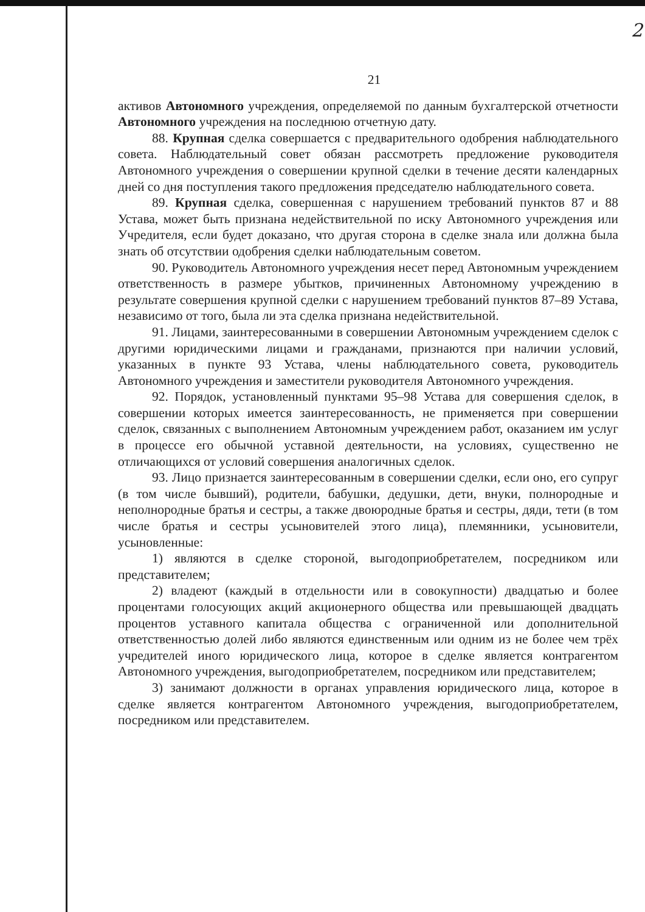2
21
активов Автономного учреждения, определяемой по данным бухгалтерской отчетности Автономного учреждения на последнюю отчетную дату.
88. Крупная сделка совершается с предварительного одобрения наблюдательного совета. Наблюдательный совет обязан рассмотреть предложение руководителя Автономного учреждения о совершении крупной сделки в течение десяти календарных дней со дня поступления такого предложения председателю наблюдательного совета.
89. Крупная сделка, совершенная с нарушением требований пунктов 87 и 88 Устава, может быть признана недействительной по иску Автономного учреждения или Учредителя, если будет доказано, что другая сторона в сделке знала или должна была знать об отсутствии одобрения сделки наблюдательным советом.
90. Руководитель Автономного учреждения несет перед Автономным учреждением ответственность в размере убытков, причиненных Автономному учреждению в результате совершения крупной сделки с нарушением требований пунктов 87–89 Устава, независимо от того, была ли эта сделка признана недействительной.
91. Лицами, заинтересованными в совершении Автономным учреждением сделок с другими юридическими лицами и гражданами, признаются при наличии условий, указанных в пункте 93 Устава, члены наблюдательного совета, руководитель Автономного учреждения и заместители руководителя Автономного учреждения.
92. Порядок, установленный пунктами 95–98 Устава для совершения сделок, в совершении которых имеется заинтересованность, не применяется при совершении сделок, связанных с выполнением Автономным учреждением работ, оказанием им услуг в процессе его обычной уставной деятельности, на условиях, существенно не отличающихся от условий совершения аналогичных сделок.
93. Лицо признается заинтересованным в совершении сделки, если оно, его супруг (в том числе бывший), родители, бабушки, дедушки, дети, внуки, полнородные и неполнородные братья и сестры, а также двоюродные братья и сестры, дяди, тети (в том числе братья и сестры усыновителей этого лица), племянники, усыновители, усыновленные:
1) являются в сделке стороной, выгодоприобретателем, посредником или представителем;
2) владеют (каждый в отдельности или в совокупности) двадцатью и более процентами голосующих акций акционерного общества или превышающей двадцать процентов уставного капитала общества с ограниченной или дополнительной ответственностью долей либо являются единственным или одним из не более чем трёх учредителей иного юридического лица, которое в сделке является контрагентом Автономного учреждения, выгодоприобретателем, посредником или представителем;
3) занимают должности в органах управления юридического лица, которое в сделке является контрагентом Автономного учреждения, выгодоприобретателем, посредником или представителем.